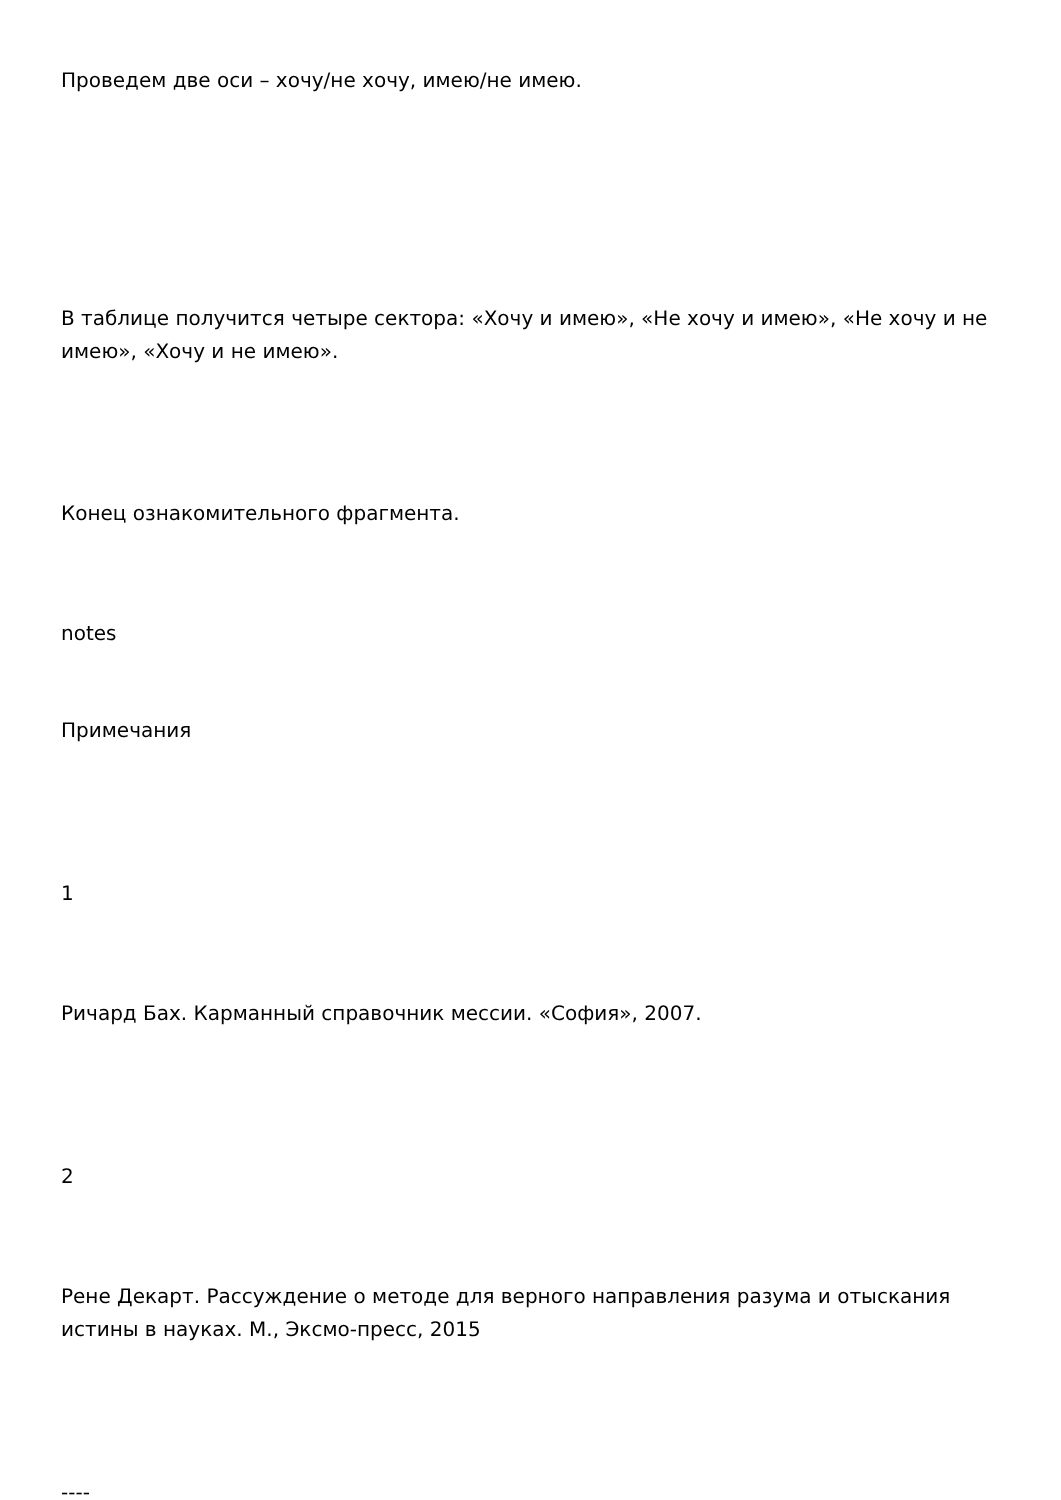Проведем две оси – хочу/не хочу, имею/не имею.
В таблице получится четыре сектора: «Хочу и имею», «Не хочу и имею», «Не хочу и не имею», «Хочу и не имею».
Конец ознакомительного фрагмента.
notes
Примечания
1
Ричард Бах. Карманный справочник мессии. «София», 2007.
2
Рене Декарт. Рассуждение о методе для верного направления разума и отыскания истины в науках. М., Эксмо-пресс, 2015
----